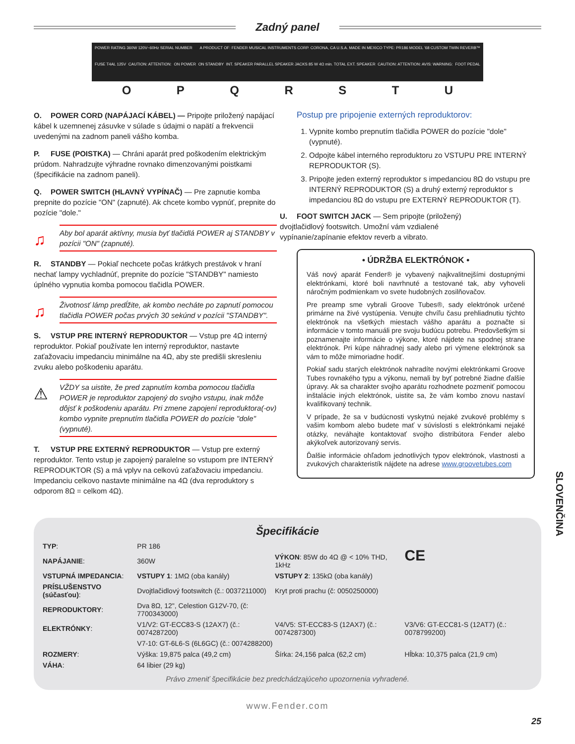Zadný panel
POWER RATING 360W 120V~60Hz SERIAL NUMBER A PRODUCT OF: FENDER MUSICAL INSTRUMENTS CORP. CORONA, CA U.S.A. MADE IN MEXICO TYPE: PR186 MODEL '68 CUSTOM TWIN REVERB™ FUSE T4AL 125V CAUTION: ATTENTION: ON POWER ON STANDBY INT. SPEAKER PARALLEL SPEAKER JACKS 85 W 4Ω min. TOTAL EXT. SPEAKER CAUTION: ATTENTION: AVIS: WARNING: FOOT PEDAL
O P Q R S T U
O. POWER CORD (NAPÁJACÍ KÁBEL) — Pripojte priložený napájací kábel k uzemnenej zásuvke v súlade s údajmi o napätí a frekvencii uvedenými na zadnom paneli vášho komba.
P. FUSE (POISTKA) — Chráni aparát pred poškodením elektrickým prúdom. Nahradzujte výhradne rovnako dimenzovanými poistkami (špecifikácie na zadnom paneli).
Q. POWER SWITCH (HLAVNÝ VYPÍNAČ) — Pre zapnutie komba prepnite do pozície "ON" (zapnuté). Ak chcete kombo vypnúť, prepnite do pozície "dole."
♫ Aby bol aparát aktívny, musia byť tlačidlá POWER aj STANDBY v pozícii "ON" (zapnuté).
R. STANDBY — Pokiaľ nechcete počas krátkych prestávok v hraní nechať lampy vychladnúť, prepnite do pozície "STANDBY" namiesto úplného vypnutia komba pomocou tlačidla POWER.
♫ Životnosť lámp predĺžite, ak kombo necháte po zapnutí pomocou tlačidla POWER počas prvých 30 sekúnd v pozícii "STANDBY".
S. VSTUP PRE INTERNÝ REPRODUKTOR — Vstup pre 4Ω interný reproduktor. Pokiaľ používate len interný reproduktor, nastavte zaťažovaciu impedanciu minimálne na 4Ω, aby ste predišli skresleniu zvuku alebo poškodeniu aparátu.
⚠ VŽDY sa uistite, že pred zapnutím komba pomocou tlačidla POWER je reproduktor zapojený do svojho vstupu, inak môže dôjsť k poškodeniu aparátu. Pri zmene zapojení reproduktora(-ov) kombo vypnite prepnutím tlačidla POWER do pozície "dole" (vypnuté).
T. VSTUP PRE EXTERNÝ REPRODUKTOR — Vstup pre externý reproduktor. Tento vstup je zapojený paralelne so vstupom pre INTERNÝ REPRODUKTOR (S) a má vplyv na celkovú zaťažovaciu impedanciu. Impedanciu celkovo nastavte minimálne na 4Ω (dva reproduktory s odporom 8Ω = celkom 4Ω).
Postup pre pripojenie externých reproduktorov:
1. Vypnite kombo prepnutím tlačidla POWER do pozície "dole" (vypnuté).
2. Odpojte kábel interného reproduktoru zo VSTUPU PRE INTERNÝ REPRODUKTOR (S).
3. Pripojte jeden externý reproduktor s impedanciou 8Ω do vstupu pre INTERNÝ REPRODUKTOR (S) a druhý externý reproduktor s impedanciou 8Ω do vstupu pre EXTERNÝ REPRODUKTOR (T).
U. FOOT SWITCH JACK — Sem pripojte (priložený) dvojtlačidlový footswitch. Umožní vám vzdialené vypínanie/zapínanie efektov reverb a vibrato.
• ÚDRŽBA ELEKTRÓNOK •
Váš nový aparát Fender® je vybavený najkvalitnejšími dostupnými elektrónkami, ktoré boli navrhnuté a testované tak, aby vyhoveli náročným podmienkam vo svete hudobných zosilňovačov.
Pre preamp sme vybrali Groove Tubes®, sady elektrónok určené primárne na živé vystúpenia. Venujte chvíľu času prehliadnutiu týchto elektrónok na všetkých miestach vášho aparátu a poznačte si informácie v tomto manuáli pre svoju budúcu potrebu. Predovšetkým si poznamenajte informácie o výkone, ktoré nájdete na spodnej strane elektrónok. Pri kúpe náhradnej sady alebo pri výmene elektrónok sa vám to môže mimoriadne hodiť.
Pokiaľ sadu starých elektrónok nahradíte novými elektrónkami Groove Tubes rovnakého typu a výkonu, nemali by byť potrebné žiadne ďalšie úpravy. Ak sa charakter svojho aparátu rozhodnete pozmeniť pomocou inštalácie iných elektrónok, uistite sa, že vám kombo znovu nastaví kvalifikovaný technik.
V prípade, že sa v budúcnosti vyskytnú nejaké zvukové problémy s vašim kombom alebo budete mať v súvislosti s elektrónkami nejaké otázky, neváhajte kontaktovať svojho distribútora Fender alebo akýkoľvek autorizovaný servis.
Ďalšie informácie ohľadom jednotlivých typov elektrónok, vlastnosti a zvukových charakteristík nájdete na adrese www.groovetubes.com
Špecifikácie
| TYP : | PR 186 | | CE |
| NAPÁJANIE : | 360W | VÝKON : 85W do 4Ω @ < 10% THD, 1kHz | |
| VSTUPNÁ IMPEDANCIA : | VSTUPY 1 : 1MΩ (oba kanály) | VSTUPY 2 : 135kΩ (oba kanály) | |
| PRÍSLUŠENSTVO (súčasťou) : | Dvojtlačidlový footswitch (č.: 0037211000) | Kryt proti prachu (č: 0050250000) | |
| REPRODUKTORY : | Dva 8Ω, 12", Celestion G12V-70, (č: 7700343000) | | |
| ELEKTRÓNKY : | V1/V2: GT-ECC83-S (12AX7) (č.: 0074287200) | V4/V5: ST-ECC83-S (12AX7) (č.: 0074287300) | V3/V6: GT-ECC81-S (12AT7) (č.: 0078799200) |
| | V7-10: GT-6L6-S (6L6GC) (č.: 0074288200) | | |
| ROZMERY : | Výška: 19,875 palca (49,2 cm) | Šírka: 24,156 palca (62,2 cm) | Hĺbka: 10,375 palca (21,9 cm) |
| VÁHA : | 64 libier (29 kg) | | |
Právo zmeniť špecifikácie bez predchádzajúceho upozornenia vyhradené.
www.Fender.com
25
SLOVENČINA